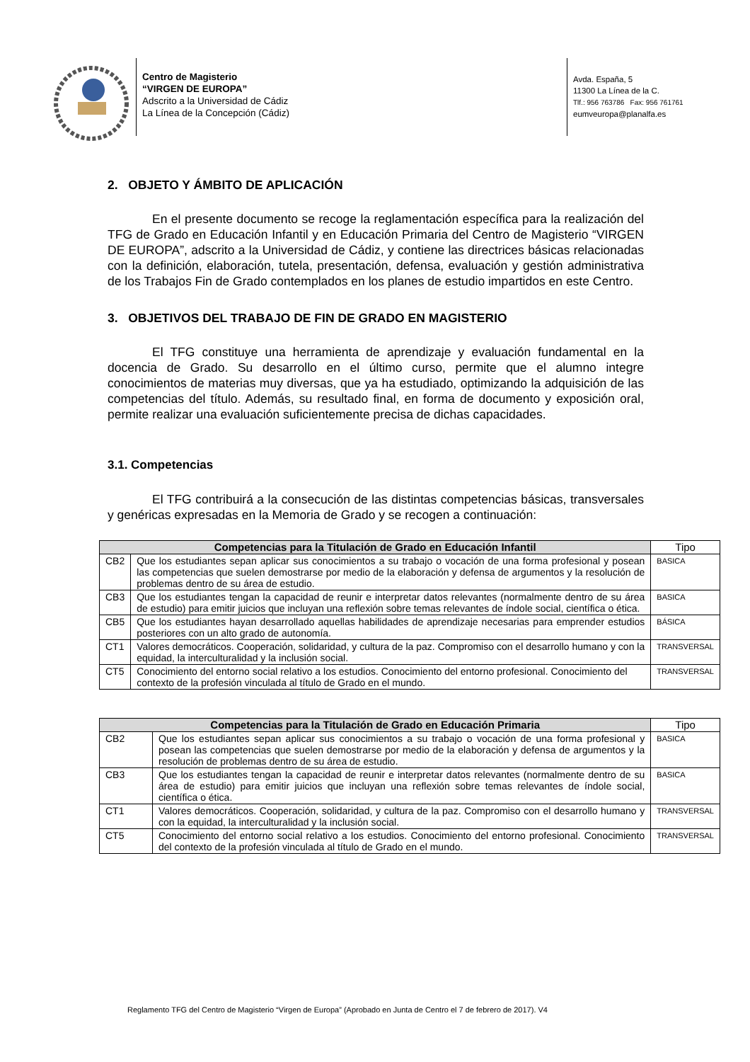Centro de Magisterio
“VIRGEN DE EUROPA”
Adscrito a la Universidad de Cádiz
La Línea de la Concepción (Cádiz)
Avda. España, 5
11300 La Línea de la C.
Tlf.: 956 763786 Fax: 956 761761
eumveuropa@planalfa.es
2. OBJETO Y ÁMBITO DE APLICACIÓN
En el presente documento se recoge la reglamentación específica para la realización del TFG de Grado en Educación Infantil y en Educación Primaria del Centro de Magisterio “VIRGEN DE EUROPA”, adscrito a la Universidad de Cádiz, y contiene las directrices básicas relacionadas con la definición, elaboración, tutela, presentación, defensa, evaluación y gestión administrativa de los Trabajos Fin de Grado contemplados en los planes de estudio impartidos en este Centro.
3. OBJETIVOS DEL TRABAJO DE FIN DE GRADO EN MAGISTERIO
El TFG constituye una herramienta de aprendizaje y evaluación fundamental en la docencia de Grado. Su desarrollo en el último curso, permite que el alumno integre conocimientos de materias muy diversas, que ya ha estudiado, optimizando la adquisición de las competencias del título. Además, su resultado final, en forma de documento y exposición oral, permite realizar una evaluación suficientemente precisa de dichas capacidades.
3.1. Competencias
El TFG contribuirá a la consecución de las distintas competencias básicas, transversales y genéricas expresadas en la Memoria de Grado y se recogen a continuación:
| Competencias para la Titulación de Grado en Educación Infantil | | Tipo |
| --- | --- | --- |
| CB2 | Que los estudiantes sepan aplicar sus conocimientos a su trabajo o vocación de una forma profesional y posean las competencias que suelen demostrarse por medio de la elaboración y defensa de argumentos y la resolución de problemas dentro de su área de estudio. | BASICA |
| CB3 | Que los estudiantes tengan la capacidad de reunir e interpretar datos relevantes (normalmente dentro de su área de estudio) para emitir juicios que incluyan una reflexión sobre temas relevantes de índole social, científica o ética. | BASICA |
| CB5 | Que los estudiantes hayan desarrollado aquellas habilidades de aprendizaje necesarias para emprender estudios posteriores con un alto grado de autonomía. | BÁSICA |
| CT1 | Valores democráticos. Cooperación, solidaridad, y cultura de la paz. Compromiso con el desarrollo humano y con la equidad, la interculturalidad y la inclusión social. | TRANSVERSAL |
| CT5 | Conocimiento del entorno social relativo a los estudios. Conocimiento del entorno profesional. Conocimiento del contexto de la profesión vinculada al título de Grado en el mundo. | TRANSVERSAL |
| Competencias para la Titulación de Grado en Educación Primaria | | Tipo |
| --- | --- | --- |
| CB2 | Que los estudiantes sepan aplicar sus conocimientos a su trabajo o vocación de una forma profesional y posean las competencias que suelen demostrarse por medio de la elaboración y defensa de argumentos y la resolución de problemas dentro de su área de estudio. | BASICA |
| CB3 | Que los estudiantes tengan la capacidad de reunir e interpretar datos relevantes (normalmente dentro de su área de estudio) para emitir juicios que incluyan una reflexión sobre temas relevantes de índole social, científica o ética. | BASICA |
| CT1 | Valores democráticos. Cooperación, solidaridad, y cultura de la paz. Compromiso con el desarrollo humano y con la equidad, la interculturalidad y la inclusión social. | TRANSVERSAL |
| CT5 | Conocimiento del entorno social relativo a los estudios. Conocimiento del entorno profesional. Conocimiento del contexto de la profesión vinculada al título de Grado en el mundo. | TRANSVERSAL |
Reglamento TFG del Centro de Magisterio “Virgen de Europa” (Aprobado en Junta de Centro el 7 de febrero de 2017). V4